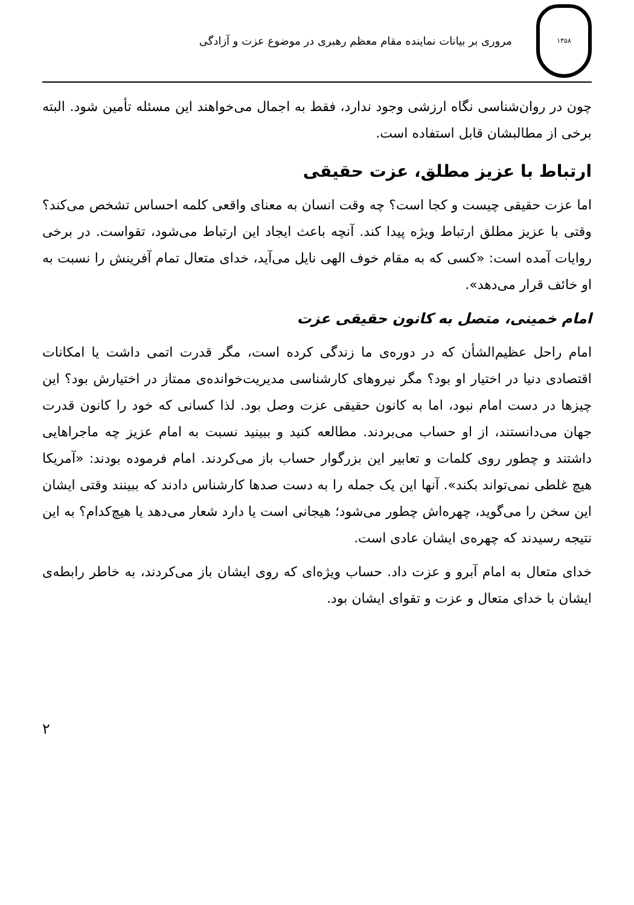۱۳۵۸
مروری بر بیانات نماینده مقام معظم رهبری در موضوع عزت و آزادگی
چون در روان‌شناسی نگاه ارزشی وجود ندارد، فقط به اجمال می‌خواهند این مسئله تأمین شود. البته برخی از مطالبشان قابل استفاده است.
ارتباط با عزیز مطلق، عزت حقیقی
اما عزت حقیقی چیست و کجا است؟ چه وقت انسان به معنای واقعی کلمه احساس تشخص می‌کند؟ وقتی با عزیز مطلق ارتباط ویژه پیدا کند. آنچه باعث ایجاد این ارتباط می‌شود، تقواست. در برخی روایات آمده است: «کسی که به مقام خوف الهی نایل می‌آید، خدای متعال تمام آفرینش را نسبت به او خائف قرار می‌دهد».
امام خمینی، متصل به کانون حقیقی عزت
امام راحل عظیم‌الشأن که در دوره‌ی ما زندگی کرده است، مگر قدرت اتمی داشت یا امکانات اقتصادی دنیا در اختیار او بود؟ مگر نیروهای کارشناسی مدیریت‌خوانده‌ی ممتاز در اختیارش بود؟ این چیزها در دست امام نبود، اما به کانون حقیقی عزت وصل بود. لذا کسانی که خود را کانون قدرت جهان می‌دانستند، از او حساب می‌بردند. مطالعه کنید و ببینید نسبت به امام عزیز چه ماجراهایی داشتند و چطور روی کلمات و تعابیر این بزرگوار حساب باز می‌کردند. امام فرموده بودند: «آمریکا هیچ غلطی نمی‌تواند بکند». آنها این یک جمله را به دست صدها کارشناس دادند که ببینند وقتی ایشان این سخن را می‌گوید، چهره‌اش چطور می‌شود؛ هیجانی است یا دارد شعار می‌دهد یا هیچ‌کدام؟ به این نتیجه رسیدند که چهره‌ی ایشان عادی است.
خدای متعال به امام آبرو و عزت داد. حساب ویژه‌ای که روی ایشان باز می‌کردند، به خاطر رابطه‌ی ایشان با خدای متعال و عزت و تقوای ایشان بود.
۲